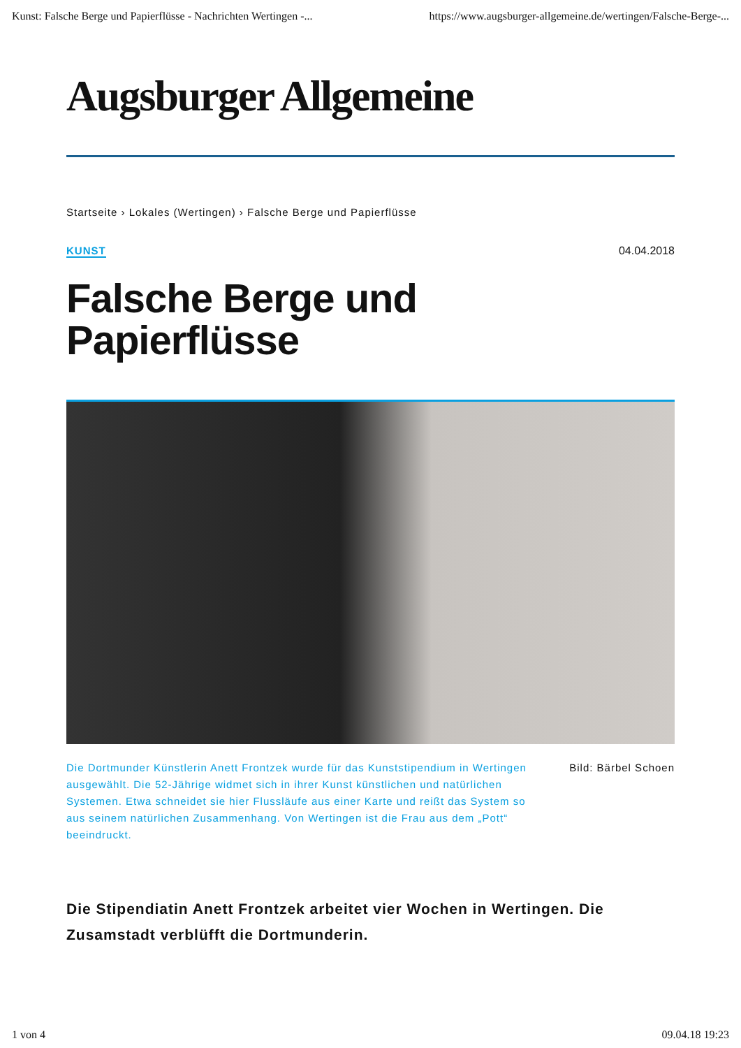Kunst: Falsche Berge und Papierflüsse - Nachrichten Wertingen -... https://www.augsburger-allgemeine.de/wertingen/Falsche-Berge-...
Augsburger Allgemeine
Startseite › Lokales (Wertingen) › Falsche Berge und Papierflüsse
KUNST 04.04.2018
Falsche Berge und
Papierflüsse
Die Dortmunder Künstlerin Anett Frontzek wurde für das Kunststipendium in Wertingen ausgewählt. Die 52-Jährige widmet sich in ihrer Kunst künstlichen und natürlichen Systemen. Etwa schneidet sie hier Flussläufe aus einer Karte und reißt das System so aus seinem natürlichen Zusammenhang. Von Wertingen ist die Frau aus dem „Pott“ beeindruckt.
Bild: Bärbel Schoen
Die Stipendiatin Anett Frontzek arbeitet vier Wochen in Wertingen. Die Zusamstadt verblüfft die Dortmunderin.
1 von 4 09.04.18 19:23